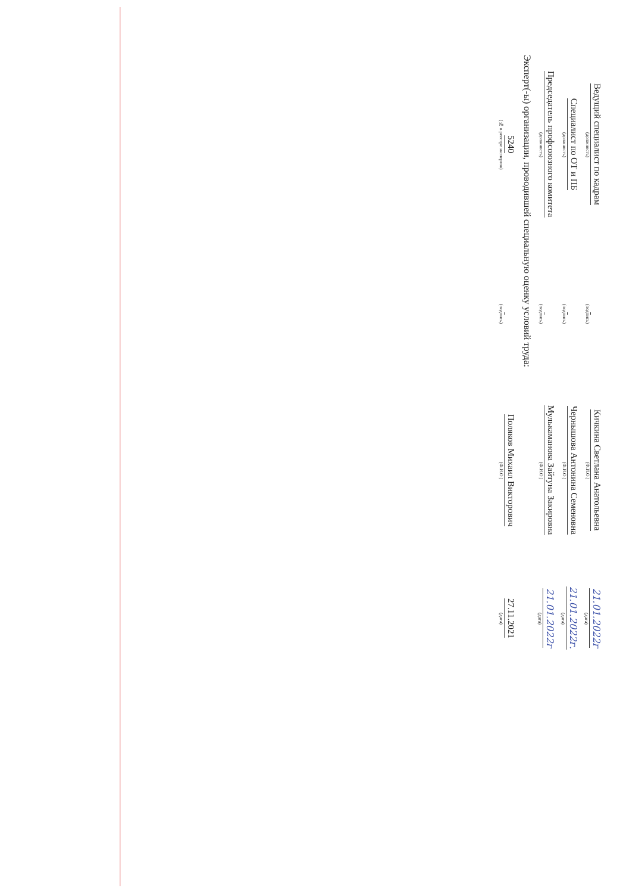Ведущий специалист по кадрам
(должность)
(подпись)
Кичкина Светлана Анатольевна
(Ф.И.О.)
21.01.2022г
(дата)
Специалист по ОТ и ПБ
(должность)
(подпись)
Чернышова Антонина Семеновна
(Ф.И.О.)
21.01.2022г.
(дата)
Председатель профсоюзного комитета
(должность)
(подпись)
Мулькаманова Зайтуна Закировна
(Ф.И.О.)
21.01.2022г
(дата)
Эксперт(-ы) организации, проводившей специальную оценку условий труда:
5240
(№ в реестре экспертов)
(подпись)
Поляков Михаил Викторович
(Ф.И.О.)
27.11.2021
(дата)